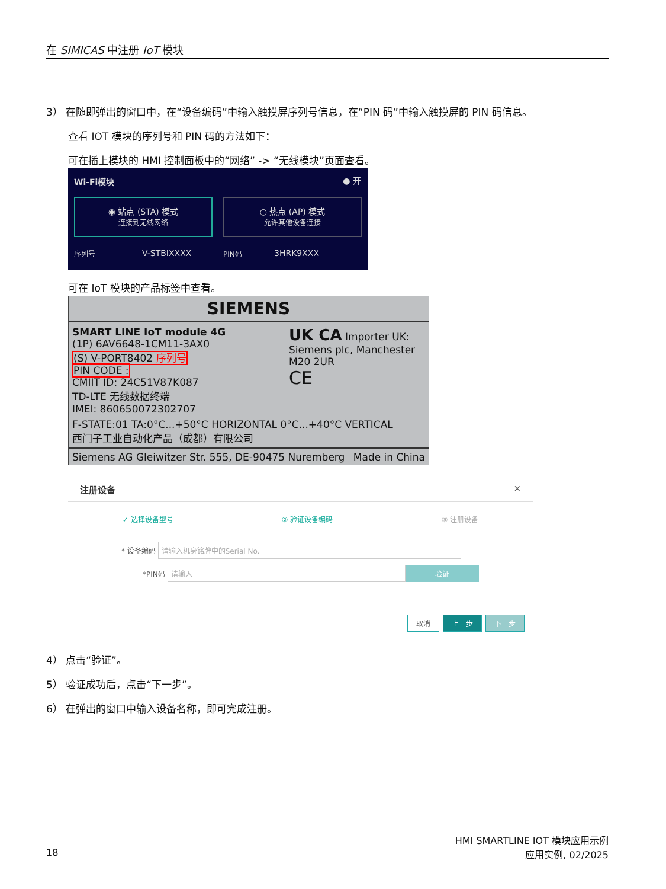在 SIMICAS 中注册 IoT 模块
3） 在随即弹出的窗口中，在“设备编码”中输入触摸屏序列号信息，在“PIN 码”中输入触摸屏的 PIN 码信息。
查看 IOT 模块的序列号和 PIN 码的方法如下：
可在插上模块的 HMI 控制面板中的“网络” -> “无线模块”页面查看。
Wi-Fi模块 ● 开
◉ 站点 (STA) 模式
连接到无线网络
○ 热点 (AP) 模式
允许其他设备连接
序列号 V-STBIXXXX PIN码 3HRK9XXX
可在 IoT 模块的产品标签中查看。
SIEMENS
SMART LINE IoT module 4G
(1P) 6AV6648-1CM11-3AX0
(S) V-PORT8402 序列号
PIN CODE :
CMIIT ID: 24C51V87K087
TD-LTE 无线数据终端
IMEI: 860650072302707
UK CA Importer UK: Siemens plc, Manchester M20 2UR
CE
F-STATE:01 TA:0°C...+50°C HORIZONTAL 0°C...+40°C VERTICAL
西门子工业自动化产品（成都）有限公司
Siemens AG Gleiwitzer Str. 555, DE-90475 Nuremberg Made in China
注册设备 ×
✓ 选择设备型号 ② 验证设备编码 ③ 注册设备
* 设备编码 请输入机身铭牌中的Serial No.
*PIN码 请输入 验证
取消 上一步 下一步
4） 点击“验证”。
5） 验证成功后，点击“下一步”。
6） 在弹出的窗口中输入设备名称，即可完成注册。
HMI SMARTLINE IOT 模块应用示例
18 应用实例, 02/2025